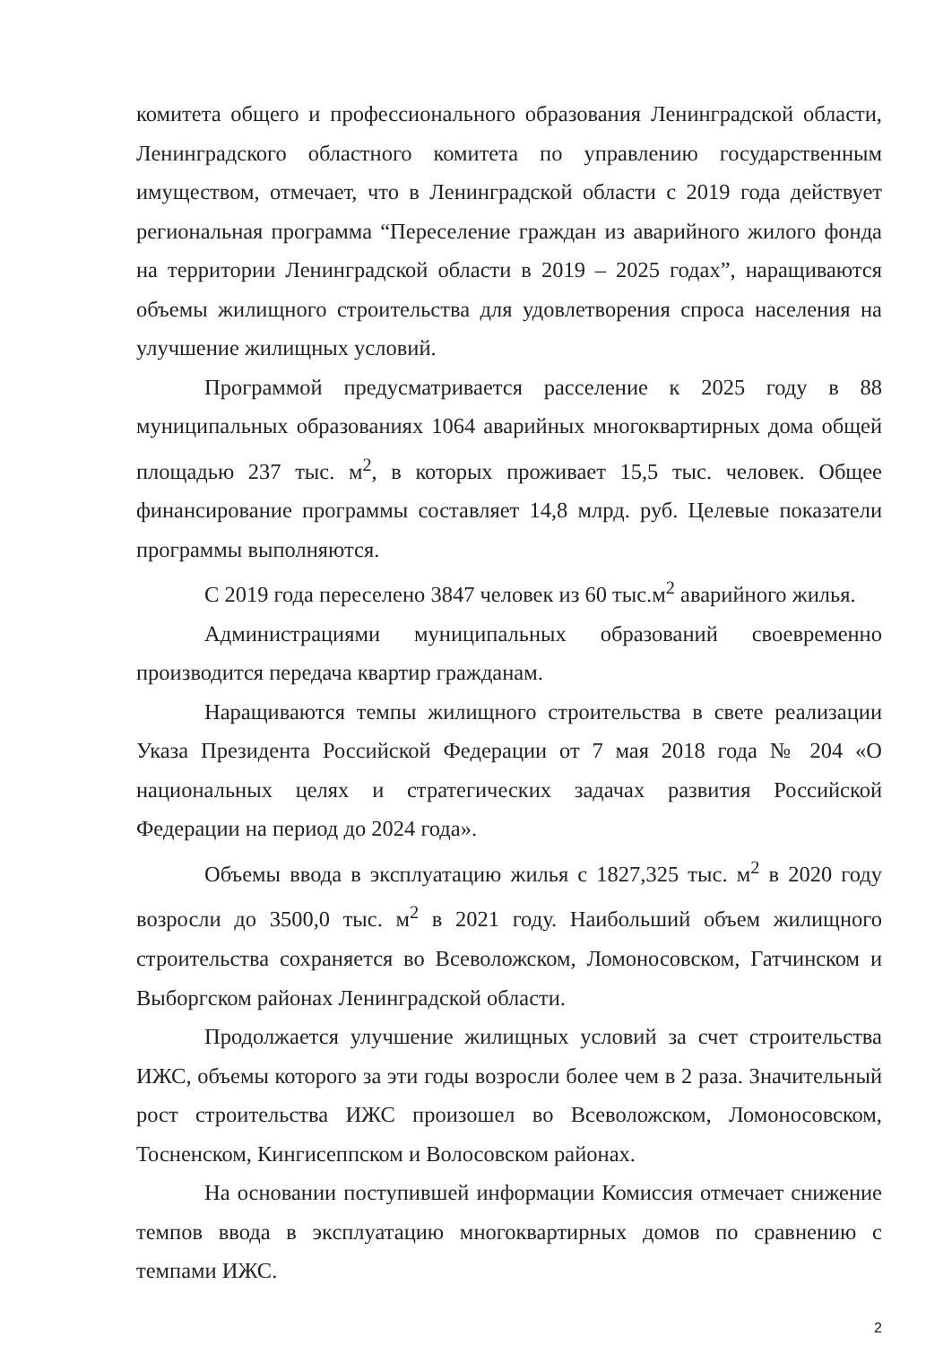комитета общего и профессионального образования Ленинградской области, Ленинградского областного комитета по управлению государственным имуществом, отмечает, что в Ленинградской области с 2019 года действует региональная программа “Переселение граждан из аварийного жилого фонда на территории Ленинградской области в 2019 – 2025 годах”, наращиваются объемы жилищного строительства для удовлетворения спроса населения на улучшение жилищных условий.
Программой предусматривается расселение к 2025 году в 88 муниципальных образованиях 1064 аварийных многоквартирных дома общей площадью 237 тыс. м<sup>2</sup>, в которых проживает 15,5 тыс. человек. Общее финансирование программы составляет 14,8 млрд. руб. Целевые показатели программы выполняются.
С 2019 года переселено 3847 человек из 60 тыс.м<sup>2</sup> аварийного жилья.
Администрациями муниципальных образований своевременно производится передача квартир гражданам.
Наращиваются темпы жилищного строительства в свете реализации Указа Президента Российской Федерации от 7 мая 2018 года № 204 «О национальных целях и стратегических задачах развития Российской Федерации на период до 2024 года».
Объемы ввода в эксплуатацию жилья с 1827,325 тыс. м<sup>2</sup> в 2020 году возросли до 3500,0 тыс. м<sup>2</sup> в 2021 году. Наибольший объем жилищного строительства сохраняется во Всеволожском, Ломоносовском, Гатчинском и Выборгском районах Ленинградской области.
Продолжается улучшение жилищных условий за счет строительства ИЖС, объемы которого за эти годы возросли более чем в 2 раза. Значительный рост строительства ИЖС произошел во Всеволожском, Ломоносовском, Тосненском, Кингисеппском и Волосовском районах.
На основании поступившей информации Комиссия отмечает снижение темпов ввода в эксплуатацию многоквартирных домов по сравнению с темпами ИЖС.
2